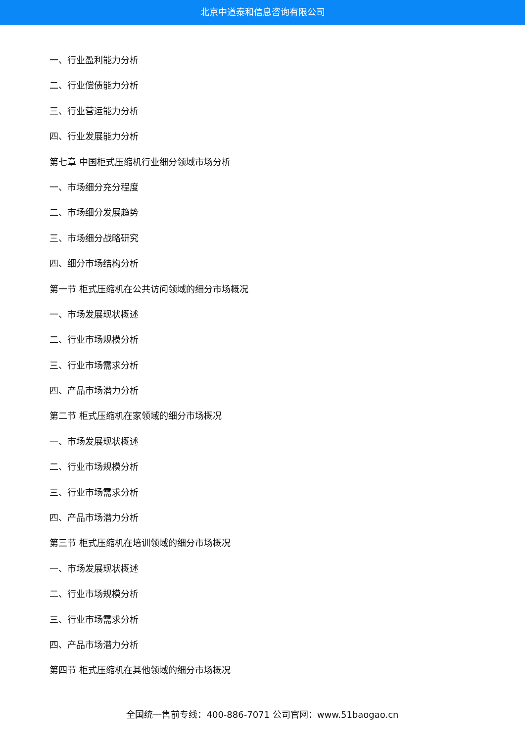北京中道泰和信息咨询有限公司
一、行业盈利能力分析
二、行业偿债能力分析
三、行业营运能力分析
四、行业发展能力分析
第七章 中国柜式压缩机行业细分领域市场分析
一、市场细分充分程度
二、市场细分发展趋势
三、市场细分战略研究
四、细分市场结构分析
第一节 柜式压缩机在公共访问领域的细分市场概况
一、市场发展现状概述
二、行业市场规模分析
三、行业市场需求分析
四、产品市场潜力分析
第二节 柜式压缩机在家领域的细分市场概况
一、市场发展现状概述
二、行业市场规模分析
三、行业市场需求分析
四、产品市场潜力分析
第三节 柜式压缩机在培训领域的细分市场概况
一、市场发展现状概述
二、行业市场规模分析
三、行业市场需求分析
四、产品市场潜力分析
第四节 柜式压缩机在其他领域的细分市场概况
全国统一售前专线：400-886-7071 公司官网：www.51baogao.cn